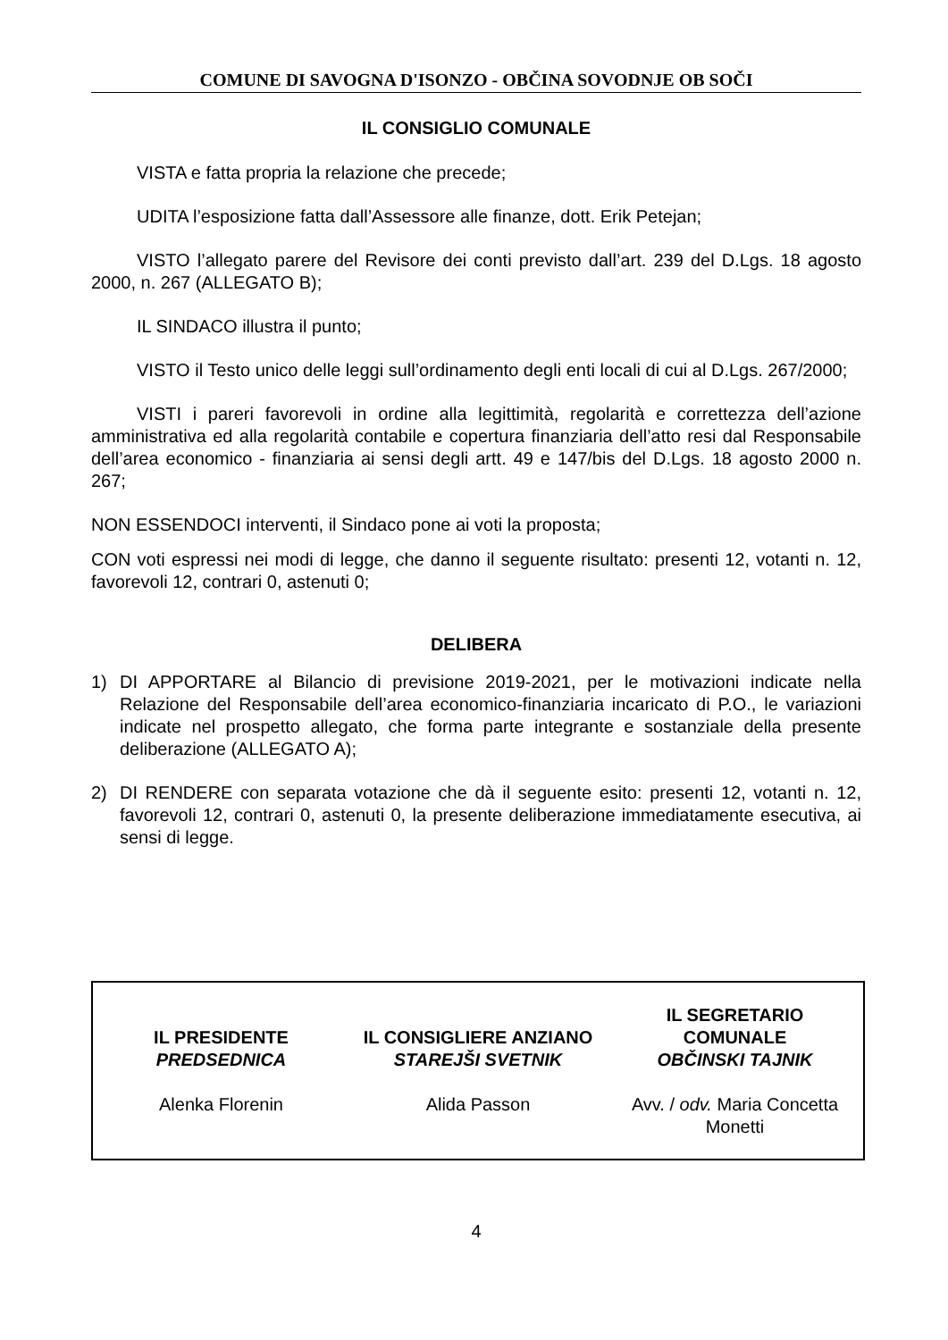COMUNE DI SAVOGNA D'ISONZO - OBČINA SOVODNJE OB SOČI
IL CONSIGLIO COMUNALE
VISTA e fatta propria la relazione che precede;
UDITA l’esposizione fatta dall’Assessore alle finanze, dott. Erik Petejan;
VISTO l’allegato parere del Revisore dei conti previsto dall’art. 239 del D.Lgs. 18 agosto 2000, n. 267 (ALLEGATO B);
IL SINDACO illustra il punto;
VISTO il Testo unico delle leggi sull’ordinamento degli enti locali di cui al D.Lgs. 267/2000;
VISTI i pareri favorevoli in ordine alla legittimità, regolarità e correttezza dell’azione amministrativa ed alla regolarità contabile e copertura finanziaria dell’atto resi dal Responsabile dell’area economico - finanziaria ai sensi degli artt. 49 e 147/bis del D.Lgs. 18 agosto 2000 n. 267;
NON ESSENDOCI interventi, il Sindaco pone ai voti la proposta;
CON voti espressi nei modi di legge, che danno il seguente risultato: presenti 12, votanti n. 12, favorevoli 12, contrari 0, astenuti 0;
DELIBERA
1) DI APPORTARE al Bilancio di previsione 2019-2021, per le motivazioni indicate nella Relazione del Responsabile dell’area economico-finanziaria incaricato di P.O., le variazioni indicate nel prospetto allegato, che forma parte integrante e sostanziale della presente deliberazione (ALLEGATO A);
2) DI RENDERE con separata votazione che dà il seguente esito: presenti 12, votanti n. 12, favorevoli 12, contrari 0, astenuti 0, la presente deliberazione immediatamente esecutiva, ai sensi di legge.
| IL PRESIDENTE PREDSEDNICA Alenka Florenin | IL CONSIGLIERE ANZIANO STAREJŠI SVETNIK Alida Passon | IL SEGRETARIO COMUNALE OBČINSKI TAJNIK Avv. / odv. Maria Concetta Monetti |
4